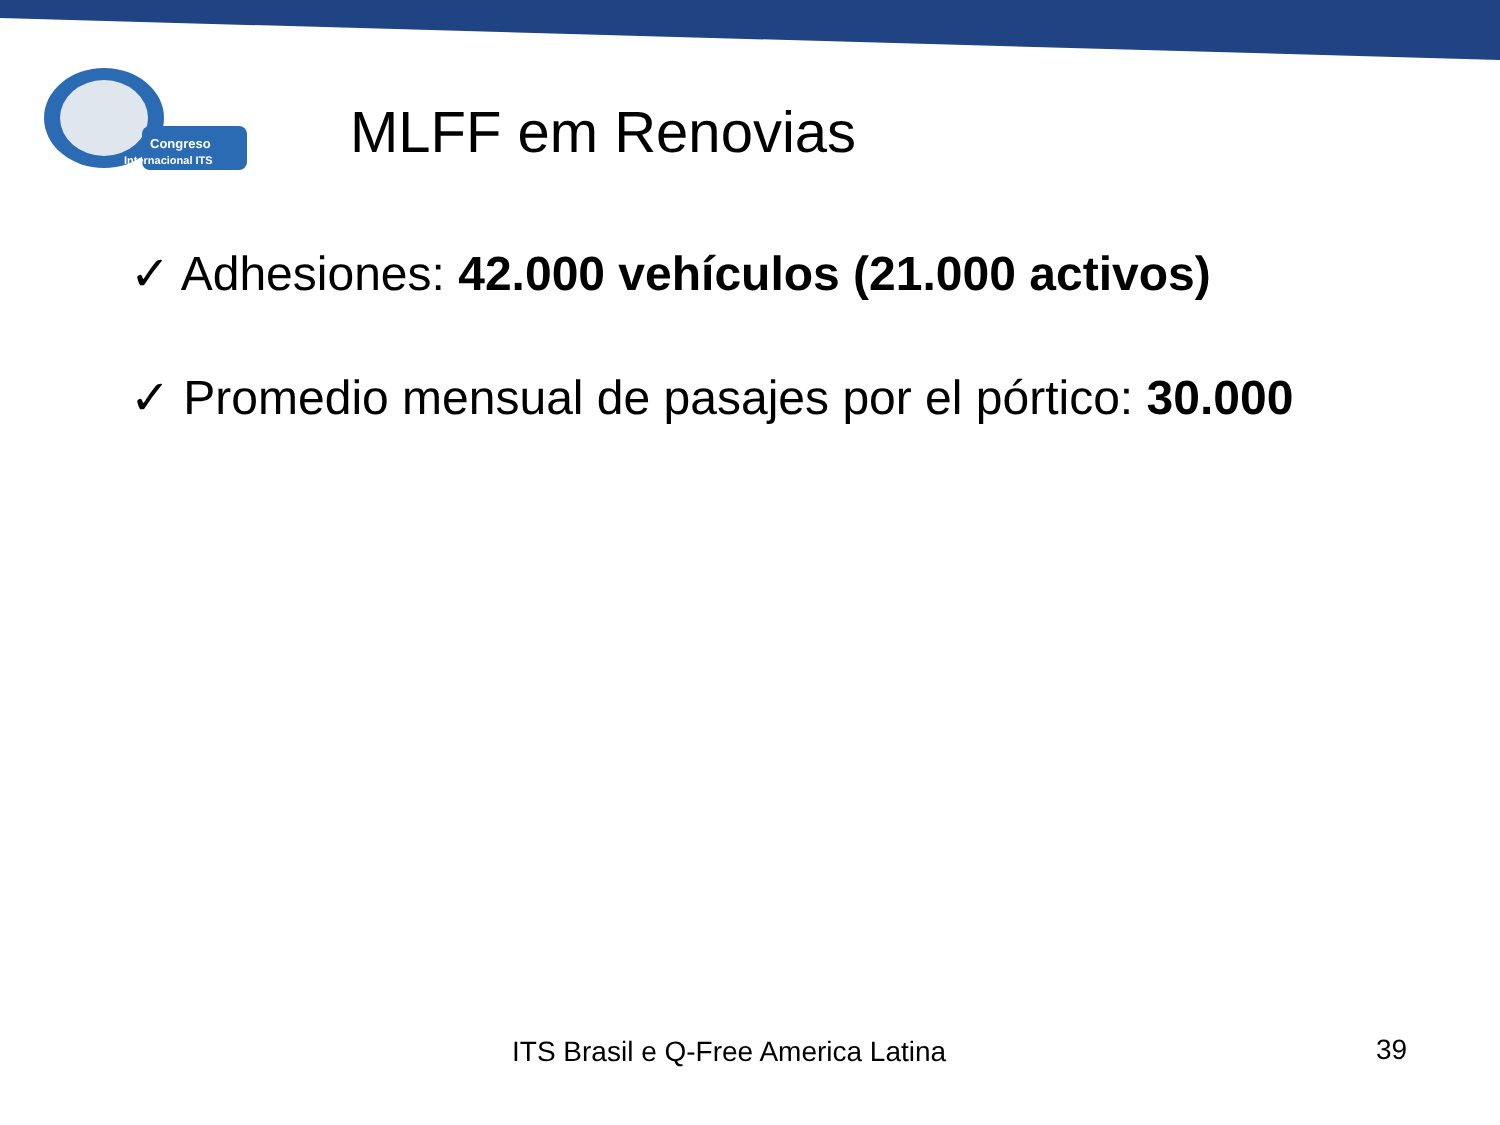Congreso
Internacional ITS
MLFF em Renovias
✓ Adhesiones: 42.000 vehículos (21.000 activos)
✓ Promedio mensual de pasajes por el pórtico: 30.000
ITS Brasil e Q-Free America Latina
39